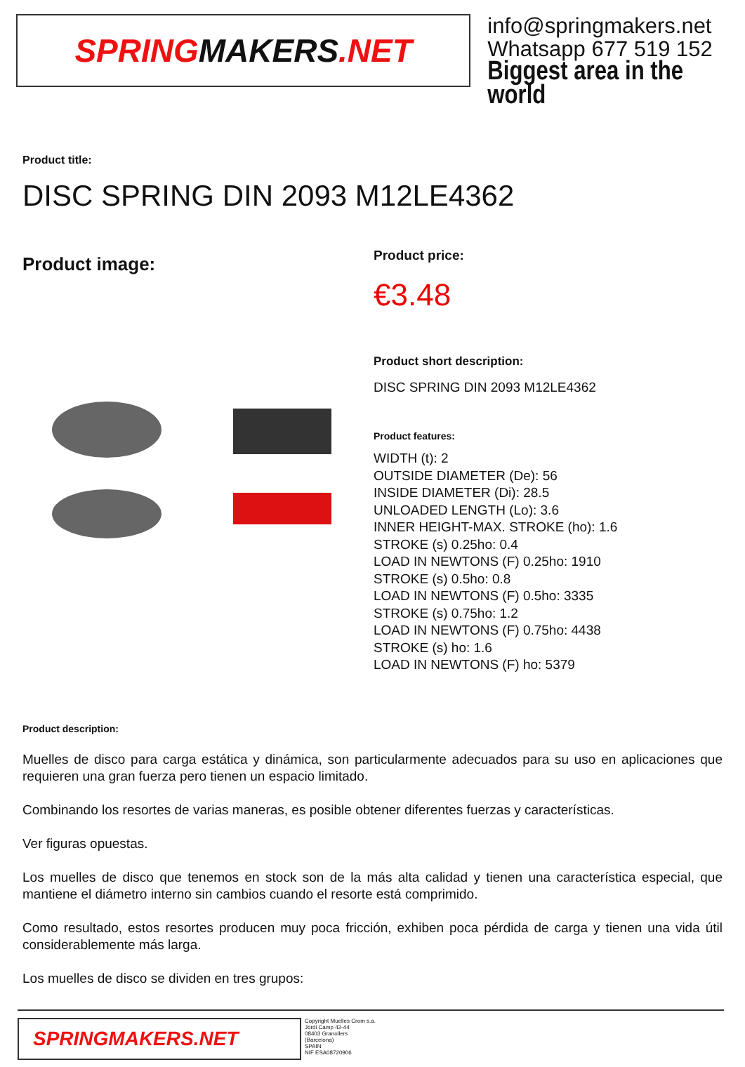SPRING MAKERS.NET
info@springmakers.net
Whatsapp 677 519 152
Biggest area in the world
Product title:
DISC SPRING DIN 2093 M12LE4362
Product image:
Product price:
€3.48
Product short description:
DISC SPRING DIN 2093 M12LE4362
Product features:
WIDTH (t): 2
OUTSIDE DIAMETER (De): 56
INSIDE DIAMETER (Di): 28.5
UNLOADED LENGTH (Lo): 3.6
INNER HEIGHT-MAX. STROKE (ho): 1.6
STROKE (s) 0.25ho: 0.4
LOAD IN NEWTONS (F) 0.25ho: 1910
STROKE (s) 0.5ho: 0.8
LOAD IN NEWTONS (F) 0.5ho: 3335
STROKE (s) 0.75ho: 1.2
LOAD IN NEWTONS (F) 0.75ho: 4438
STROKE (s) ho: 1.6
LOAD IN NEWTONS (F) ho: 5379
Product description:
Muelles de disco para carga estática y dinámica, son particularmente adecuados para su uso en aplicaciones que requieren una gran fuerza pero tienen un espacio limitado.
Combinando los resortes de varias maneras, es posible obtener diferentes fuerzas y características.
Ver figuras opuestas.
Los muelles de disco que tenemos en stock son de la más alta calidad y tienen una característica especial, que mantiene el diámetro interno sin cambios cuando el resorte está comprimido.
Como resultado, estos resortes producen muy poca fricción, exhiben poca pérdida de carga y tienen una vida útil considerablemente más larga.
Los muelles de disco se dividen en tres grupos:
SPRINGMAKERS.NET
Copyright Muelles Crom s.a.
Jordi Camp 42-44
08403 Granollers
(Barcelona)
SPAIN
NIF ESA08720906